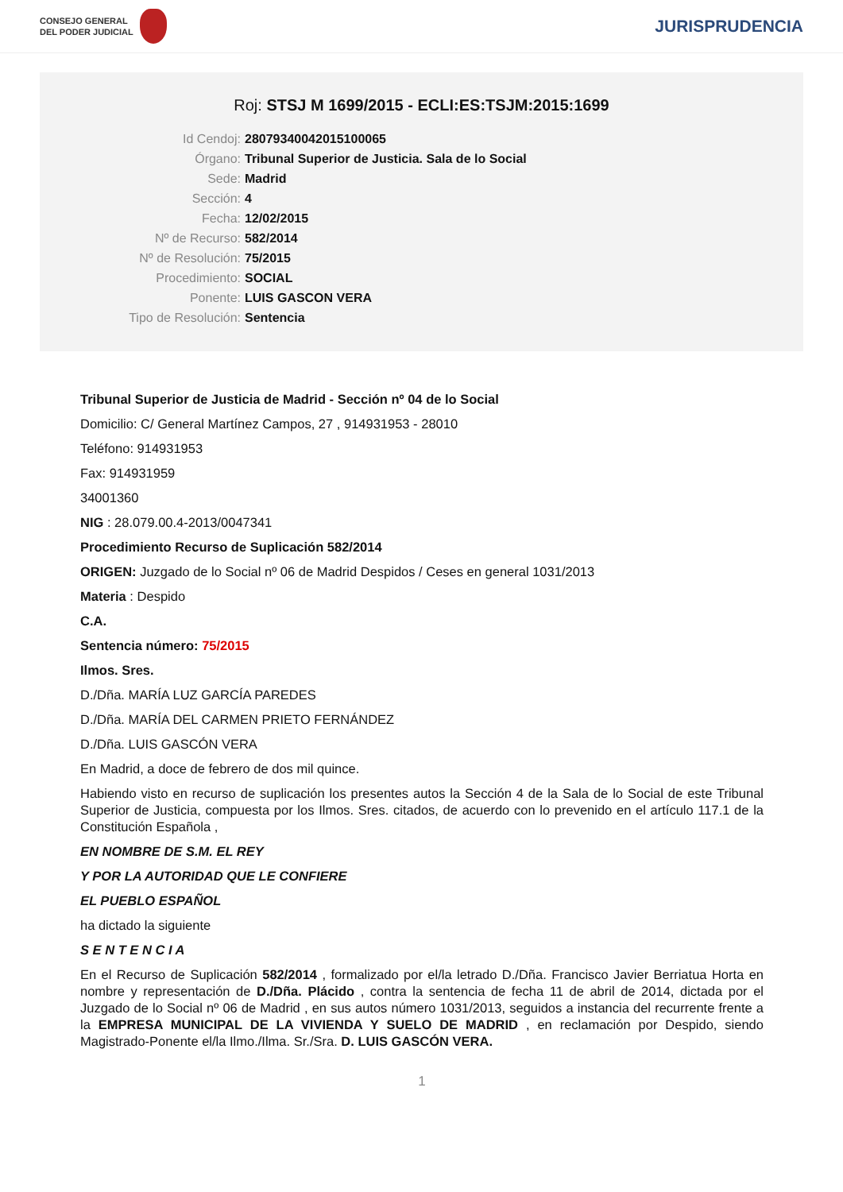CONSEJO GENERAL
DEL PODER JUDICIAL
JURISPRUDENCIA
Roj: STSJ M 1699/2015 - ECLI:ES:TSJM:2015:1699
Id Cendoj: 28079340042015100065
Órgano: Tribunal Superior de Justicia. Sala de lo Social
Sede: Madrid
Sección: 4
Fecha: 12/02/2015
Nº de Recurso: 582/2014
Nº de Resolución: 75/2015
Procedimiento: SOCIAL
Ponente: LUIS GASCON VERA
Tipo de Resolución: Sentencia
Tribunal Superior de Justicia de Madrid - Sección nº 04 de lo Social
Domicilio: C/ General Martínez Campos, 27 , 914931953 - 28010
Teléfono: 914931953
Fax: 914931959
34001360
NIG : 28.079.00.4-2013/0047341
Procedimiento Recurso de Suplicación 582/2014
ORIGEN: Juzgado de lo Social nº 06 de Madrid Despidos / Ceses en general 1031/2013
Materia : Despido
C.A.
Sentencia número: 75/2015
Ilmos. Sres.
D./Dña. MARÍA LUZ GARCÍA PAREDES
D./Dña. MARÍA DEL CARMEN PRIETO FERNÁNDEZ
D./Dña. LUIS GASCÓN VERA
En Madrid, a doce de febrero de dos mil quince.
Habiendo visto en recurso de suplicación los presentes autos la Sección 4 de la Sala de lo Social de este Tribunal Superior de Justicia, compuesta por los Ilmos. Sres. citados, de acuerdo con lo prevenido en el artículo 117.1 de la Constitución Española ,
EN NOMBRE DE S.M. EL REY
Y POR LA AUTORIDAD QUE LE CONFIERE
EL PUEBLO ESPAÑOL
ha dictado la siguiente
S E N T E N C I A
En el Recurso de Suplicación 582/2014 , formalizado por el/la letrado D./Dña. Francisco Javier Berriatua Horta en nombre y representación de D./Dña. Plácido , contra la sentencia de fecha 11 de abril de 2014, dictada por el Juzgado de lo Social nº 06 de Madrid , en sus autos número 1031/2013, seguidos a instancia del recurrente frente a la EMPRESA MUNICIPAL DE LA VIVIENDA Y SUELO DE MADRID , en reclamación por Despido, siendo Magistrado-Ponente el/la Ilmo./Ilma. Sr./Sra. D. LUIS GASCÓN VERA.
1